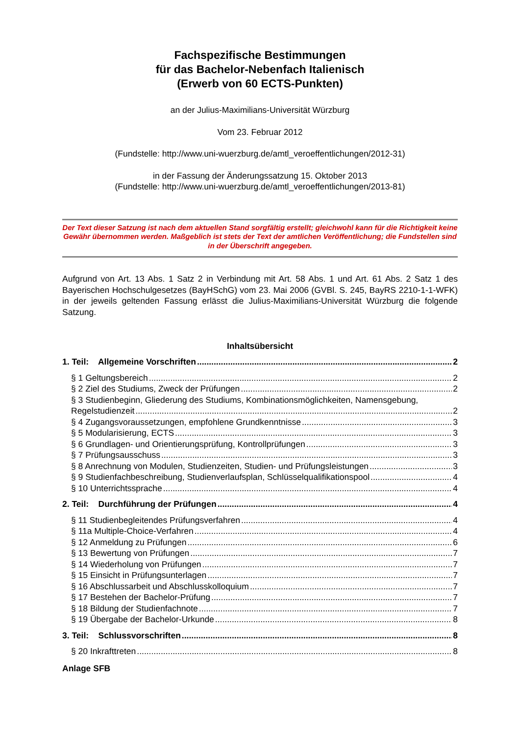Fachspezifische Bestimmungen
für das Bachelor-Nebenfach Italienisch
(Erwerb von 60 ECTS-Punkten)
an der Julius-Maximilians-Universität Würzburg
Vom 23. Februar 2012
(Fundstelle: http://www.uni-wuerzburg.de/amtl_veroeffentlichungen/2012-31)
in der Fassung der Änderungssatzung 15. Oktober 2013
(Fundstelle: http://www.uni-wuerzburg.de/amtl_veroeffentlichungen/2013-81)
Der Text dieser Satzung ist nach dem aktuellen Stand sorgfältig erstellt; gleichwohl kann für die Richtigkeit keine Gewähr übernommen werden. Maßgeblich ist stets der Text der amtlichen Veröffentlichung; die Fundstellen sind in der Überschrift angegeben.
Aufgrund von Art. 13 Abs. 1 Satz 2 in Verbindung mit Art. 58 Abs. 1 und Art. 61 Abs. 2 Satz 1 des Bayerischen Hochschulgesetzes (BayHSchG) vom 23. Mai 2006 (GVBl. S. 245, BayRS 2210-1-1-WFK) in der jeweils geltenden Fassung erlässt die Julius-Maximilians-Universität Würzburg die folgende Satzung.
Inhaltsübersicht
1. Teil: Allgemeine Vorschriften 2
§ 1 Geltungsbereich 2
§ 2 Ziel des Studiums, Zweck der Prüfungen 2
§ 3 Studienbeginn, Gliederung des Studiums, Kombinationsmöglichkeiten, Namensgebung,
Regelstudienzeit 2
§ 4 Zugangsvoraussetzungen, empfohlene Grundkenntnisse 3
§ 5 Modularisierung, ECTS 3
§ 6 Grundlagen- und Orientierungsprüfung, Kontrollprüfungen 3
§ 7 Prüfungsausschuss 3
§ 8 Anrechnung von Modulen, Studienzeiten, Studien- und Prüfungsleistungen 3
§ 9 Studienfachbeschreibung, Studienverlaufsplan, Schlüsselqualifikationspool 4
§ 10 Unterrichtssprache 4
2. Teil: Durchführung der Prüfungen 4
§ 11 Studienbegleitendes Prüfungsverfahren 4
§ 11a Multiple-Choice-Verfahren 4
§ 12 Anmeldung zu Prüfungen 6
§ 13 Bewertung von Prüfungen 7
§ 14 Wiederholung von Prüfungen 7
§ 15 Einsicht in Prüfungsunterlagen 7
§ 16 Abschlussarbeit und Abschlusskolloquium 7
§ 17 Bestehen der Bachelor-Prüfung 7
§ 18 Bildung der Studienfachnote 7
§ 19 Übergabe der Bachelor-Urkunde 8
3. Teil: Schlussvorschriften 8
§ 20 Inkrafttreten 8
Anlage SFB